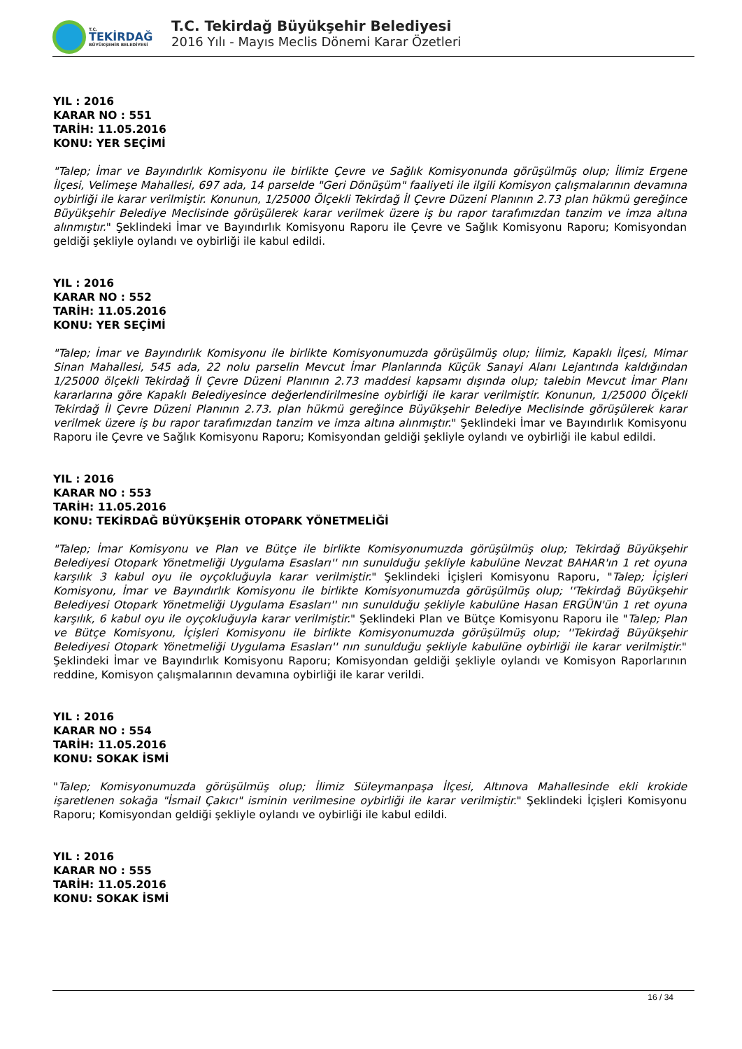T.C.
TEKİRDAĞ
BÜYÜKŞEHİR BELEDİYESİ
T.C. Tekirdağ Büyükşehir Belediyesi
2016 Yılı - Mayıs Meclis Dönemi Karar Özetleri
YIL : 2016
KARAR NO : 551
TARİH: 11.05.2016
KONU: YER SEÇİMİ
"Talep; İmar ve Bayındırlık Komisyonu ile birlikte Çevre ve Sağlık Komisyonunda görüşülmüş olup; İlimiz Ergene İlçesi, Velimeşe Mahallesi, 697 ada, 14 parselde "Geri Dönüşüm" faaliyeti ile ilgili Komisyon çalışmalarının devamına oybirliği ile karar verilmiştir. Konunun, 1/25000 Ölçekli Tekirdağ İl Çevre Düzeni Planının 2.73 plan hükmü gereğince Büyükşehir Belediye Meclisinde görüşülerek karar verilmek üzere iş bu rapor tarafımızdan tanzim ve imza altına alınmıştır." Şeklindeki İmar ve Bayındırlık Komisyonu Raporu ile Çevre ve Sağlık Komisyonu Raporu; Komisyondan geldiği şekliyle oylandı ve oybirliği ile kabul edildi.
YIL : 2016
KARAR NO : 552
TARİH: 11.05.2016
KONU: YER SEÇİMİ
"Talep; İmar ve Bayındırlık Komisyonu ile birlikte Komisyonumuzda görüşülmüş olup; İlimiz, Kapaklı İlçesi, Mimar Sinan Mahallesi, 545 ada, 22 nolu parselin Mevcut İmar Planlarında Küçük Sanayi Alanı Lejantında kaldığından 1/25000 ölçekli Tekirdağ İl Çevre Düzeni Planının 2.73 maddesi kapsamı dışında olup; talebin Mevcut İmar Planı kararlarına göre Kapaklı Belediyesince değerlendirilmesine oybirliği ile karar verilmiştir. Konunun, 1/25000 Ölçekli Tekirdağ İl Çevre Düzeni Planının 2.73. plan hükmü gereğince Büyükşehir Belediye Meclisinde görüşülerek karar verilmek üzere iş bu rapor tarafımızdan tanzim ve imza altına alınmıştır." Şeklindeki İmar ve Bayındırlık Komisyonu Raporu ile Çevre ve Sağlık Komisyonu Raporu; Komisyondan geldiği şekliyle oylandı ve oybirliği ile kabul edildi.
YIL : 2016
KARAR NO : 553
TARİH: 11.05.2016
KONU: TEKİRDAĞ BÜYÜKŞEHİR OTOPARK YÖNETMELİĞİ
"Talep; İmar Komisyonu ve Plan ve Bütçe ile birlikte Komisyonumuzda görüşülmüş olup; Tekirdağ Büyükşehir Belediyesi Otopark Yönetmeliği Uygulama Esasları'' nın sunulduğu şekliyle kabulüne Nevzat BAHAR'ın 1 ret oyuna karşılık 3 kabul oyu ile oyçokluğuyla karar verilmiştir." Şeklindeki İçişleri Komisyonu Raporu, "Talep; İçişleri Komisyonu, İmar ve Bayındırlık Komisyonu ile birlikte Komisyonumuzda görüşülmüş olup; ''Tekirdağ Büyükşehir Belediyesi Otopark Yönetmeliği Uygulama Esasları'' nın sunulduğu şekliyle kabulüne Hasan ERGÜN'ün 1 ret oyuna karşılık, 6 kabul oyu ile oyçokluğuyla karar verilmiştir." Şeklindeki Plan ve Bütçe Komisyonu Raporu ile "Talep; Plan ve Bütçe Komisyonu, İçişleri Komisyonu ile birlikte Komisyonumuzda görüşülmüş olup; ''Tekirdağ Büyükşehir Belediyesi Otopark Yönetmeliği Uygulama Esasları'' nın sunulduğu şekliyle kabulüne oybirliği ile karar verilmiştir." Şeklindeki İmar ve Bayındırlık Komisyonu Raporu; Komisyondan geldiği şekliyle oylandı ve Komisyon Raporlarının reddine, Komisyon çalışmalarının devamına oybirliği ile karar verildi.
YIL : 2016
KARAR NO : 554
TARİH: 11.05.2016
KONU: SOKAK İSMİ
"Talep; Komisyonumuzda görüşülmüş olup; İlimiz Süleymanpaşa İlçesi, Altınova Mahallesinde ekli krokide işaretlenen sokağa "İsmail Çakıcı" isminin verilmesine oybirliği ile karar verilmiştir." Şeklindeki İçişleri Komisyonu Raporu; Komisyondan geldiği şekliyle oylandı ve oybirliği ile kabul edildi.
YIL : 2016
KARAR NO : 555
TARİH: 11.05.2016
KONU: SOKAK İSMİ
16 / 34